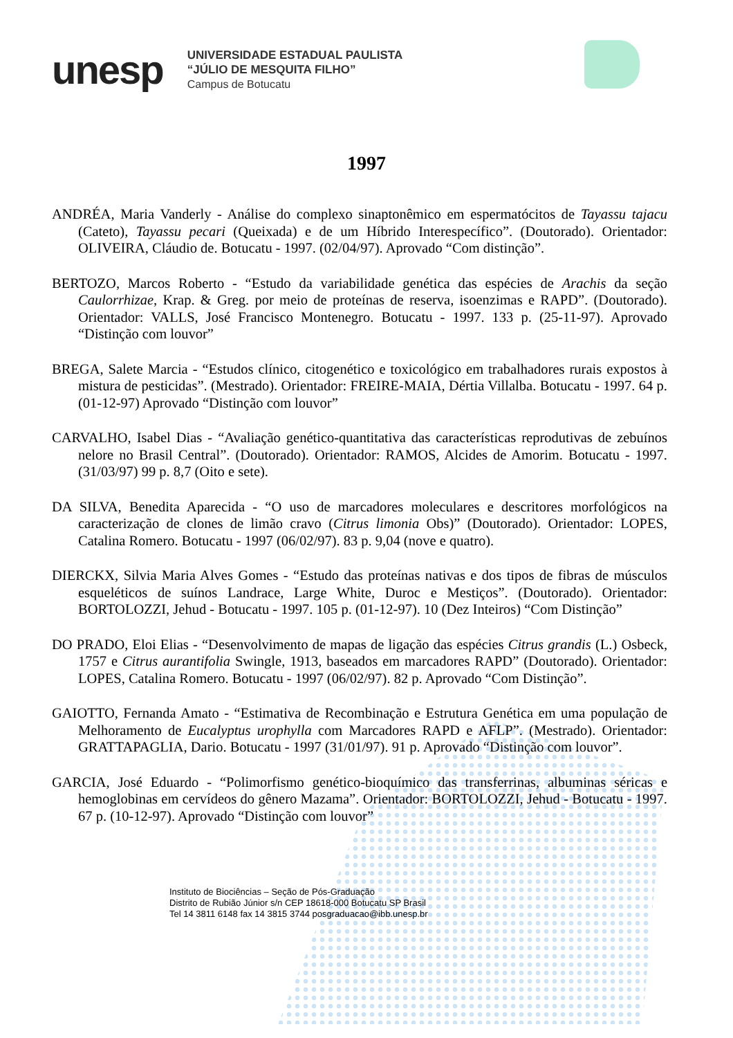unesp
UNIVERSIDADE ESTADUAL PAULISTA
“JÚLIO DE MESQUITA FILHO”
Campus de Botucatu
1997
ANDRÉA, Maria Vanderly - Análise do complexo sinaptonêmico em espermatócitos de Tayassu tajacu (Cateto), Tayassu pecari (Queixada) e de um Híbrido Interespecífico”. (Doutorado). Orientador: OLIVEIRA, Cláudio de. Botucatu - 1997. (02/04/97). Aprovado “Com distinção”.
BERTOZO, Marcos Roberto - “Estudo da variabilidade genética das espécies de Arachis da seção Caulorrhizae, Krap. & Greg. por meio de proteínas de reserva, isoenzimas e RAPD”. (Doutorado). Orientador: VALLS, José Francisco Montenegro. Botucatu - 1997. 133 p. (25-11-97). Aprovado “Distinção com louvor”
BREGA, Salete Marcia - “Estudos clínico, citogenético e toxicológico em trabalhadores rurais expostos à mistura de pesticidas”. (Mestrado). Orientador: FREIRE-MAIA, Dértia Villalba. Botucatu - 1997. 64 p. (01-12-97) Aprovado “Distinção com louvor”
CARVALHO, Isabel Dias - “Avaliação genético-quantitativa das características reprodutivas de zebuínos nelore no Brasil Central”. (Doutorado). Orientador: RAMOS, Alcides de Amorim. Botucatu - 1997. (31/03/97) 99 p. 8,7 (Oito e sete).
DA SILVA, Benedita Aparecida - “O uso de marcadores moleculares e descritores morfológicos na caracterização de clones de limão cravo (Citrus limonia Obs)” (Doutorado). Orientador: LOPES, Catalina Romero. Botucatu - 1997 (06/02/97). 83 p. 9,04 (nove e quatro).
DIERCKX, Silvia Maria Alves Gomes - “Estudo das proteínas nativas e dos tipos de fibras de músculos esqueléticos de suínos Landrace, Large White, Duroc e Mestiços”. (Doutorado). Orientador: BORTOLOZZI, Jehud - Botucatu - 1997. 105 p. (01-12-97). 10 (Dez Inteiros) “Com Distinção”
DO PRADO, Eloi Elias - “Desenvolvimento de mapas de ligação das espécies Citrus grandis (L.) Osbeck, 1757 e Citrus aurantifolia Swingle, 1913, baseados em marcadores RAPD” (Doutorado). Orientador: LOPES, Catalina Romero. Botucatu - 1997 (06/02/97). 82 p. Aprovado “Com Distinção”.
GAIOTTO, Fernanda Amato - “Estimativa de Recombinação e Estrutura Genética em uma população de Melhoramento de Eucalyptus urophylla com Marcadores RAPD e AFLP”. (Mestrado). Orientador: GRATTAPAGLIA, Dario. Botucatu - 1997 (31/01/97). 91 p. Aprovado “Distinção com louvor”.
GARCIA, José Eduardo - “Polimorfismo genético-bioquímico das transferrinas, albuminas séricas e hemoglobinas em cervídeos do gênero Mazama”. Orientador: BORTOLOZZI, Jehud - Botucatu - 1997. 67 p. (10-12-97). Aprovado “Distinção com louvor”
Instituto de Biociências – Seção de Pós-Graduação
Distrito de Rubião Júnior s/n CEP 18618-000 Botucatu SP Brasil
Tel 14 3811 6148 fax 14 3815 3744 posgraduacao@ibb.unesp.br